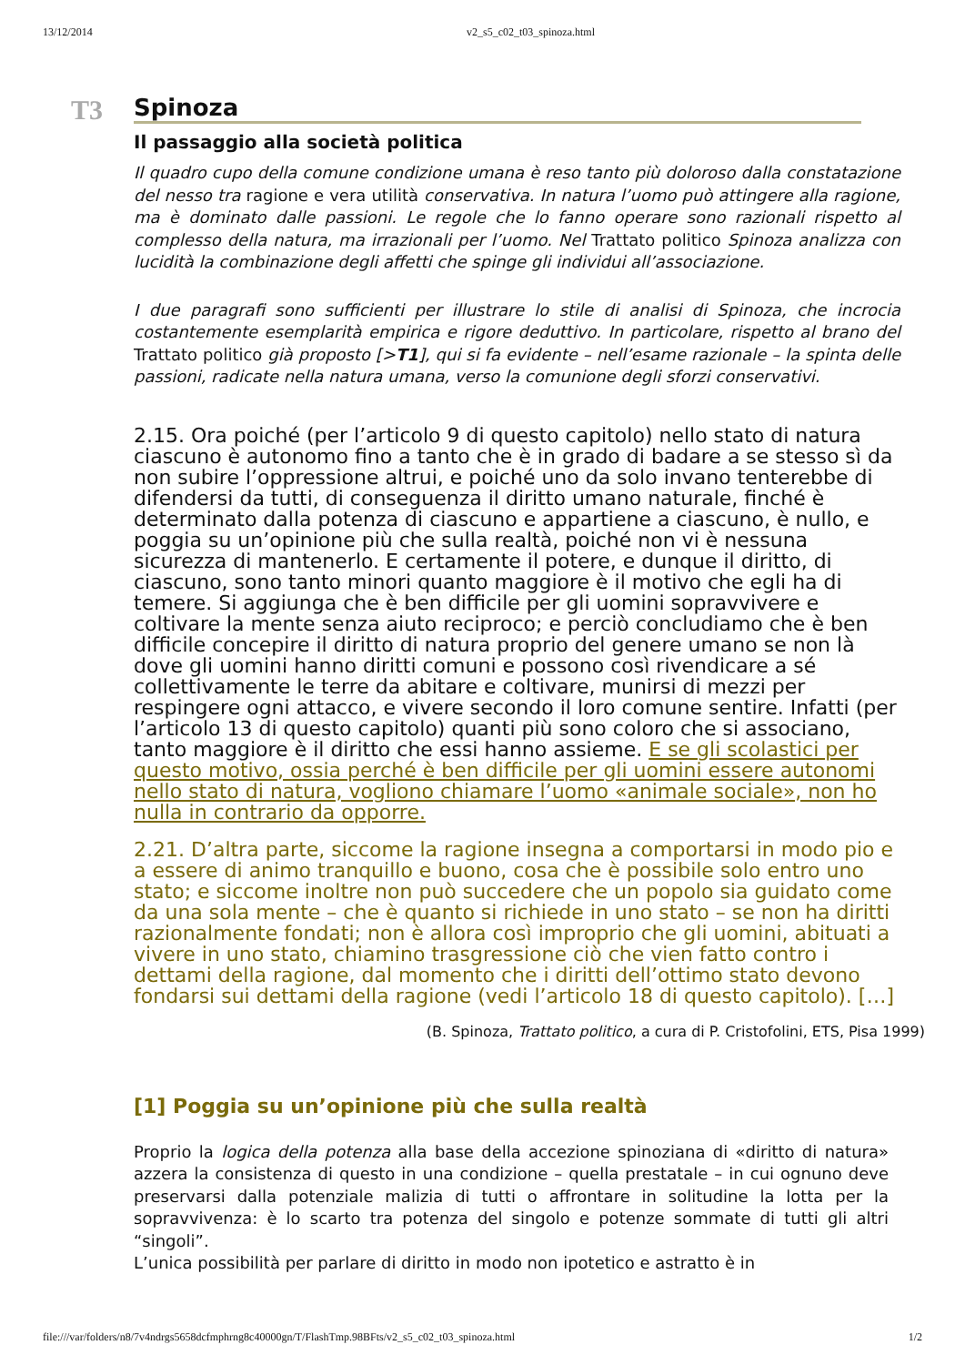13/12/2014 v2_s5_c02_t03_spinoza.html
T3
Spinoza
Il passaggio alla società politica
Il quadro cupo della comune condizione umana è reso tanto più doloroso dalla constatazione del nesso tra ragione e vera utilità conservativa. In natura l’uomo può attingere alla ragione, ma è dominato dalle passioni. Le regole che lo fanno operare sono razionali rispetto al complesso della natura, ma irrazionali per l’uomo. Nel Trattato politico Spinoza analizza con lucidità la combinazione degli affetti che spinge gli individui all’associazione.
I due paragrafi sono sufficienti per illustrare lo stile di analisi di Spinoza, che incrocia costantemente esemplarità empirica e rigore deduttivo. In particolare, rispetto al brano del Trattato politico già proposto [>T1], qui si fa evidente – nell’esame razionale – la spinta delle passioni, radicate nella natura umana, verso la comunione degli sforzi conservativi.
2.15. Ora poiché (per l’articolo 9 di questo capitolo) nello stato di natura ciascuno è autonomo fino a tanto che è in grado di badare a se stesso sì da non subire l’oppressione altrui, e poiché uno da solo invano tenterebbe di difendersi da tutti, di conseguenza il diritto umano naturale, finché è determinato dalla potenza di ciascuno e appartiene a ciascuno, è nullo, e poggia su un’opinione più che sulla realtà, poiché non vi è nessuna sicurezza di mantenerlo. E certamente il potere, e dunque il diritto, di ciascuno, sono tanto minori quanto maggiore è il motivo che egli ha di temere. Si aggiunga che è ben difficile per gli uomini sopravvivere e coltivare la mente senza aiuto reciproco; e perciò concludiamo che è ben difficile concepire il diritto di natura proprio del genere umano se non là dove gli uomini hanno diritti comuni e possono così rivendicare a sé collettivamente le terre da abitare e coltivare, munirsi di mezzi per respingere ogni attacco, e vivere secondo il loro comune sentire. Infatti (per l’articolo 13 di questo capitolo) quanti più sono coloro che si associano, tanto maggiore è il diritto che essi hanno assieme. E se gli scolastici per questo motivo, ossia perché è ben difficile per gli uomini essere autonomi nello stato di natura, vogliono chiamare l’uomo «animale sociale», non ho nulla in contrario da opporre.
2.21. D’altra parte, siccome la ragione insegna a comportarsi in modo pio e a essere di animo tranquillo e buono, cosa che è possibile solo entro uno stato; e siccome inoltre non può succedere che un popolo sia guidato come da una sola mente – che è quanto si richiede in uno stato – se non ha diritti razionalmente fondati; non è allora così improprio che gli uomini, abituati a vivere in uno stato, chiamino trasgressione ciò che vien fatto contro i dettami della ragione, dal momento che i diritti dell’ottimo stato devono fondarsi sui dettami della ragione (vedi l’articolo 18 di questo capitolo). […]
(B. Spinoza, Trattato politico, a cura di P. Cristofolini, ETS, Pisa 1999)
[1] Poggia su un’opinione più che sulla realtà
Proprio la logica della potenza alla base della accezione spinoziana di «diritto di natura» azzera la consistenza di questo in una condizione – quella prestatale – in cui ognuno deve preservarsi dalla potenziale malizia di tutti o affrontare in solitudine la lotta per la sopravvivenza: è lo scarto tra potenza del singolo e potenze sommate di tutti gli altri “singoli”.
L’unica possibilità per parlare di diritto in modo non ipotetico e astratto è in
file:///var/folders/n8/7v4ndrgs5658dcfmphrng8c40000gn/T/FlashTmp.98BFts/v2_s5_c02_t03_spinoza.html 1/2